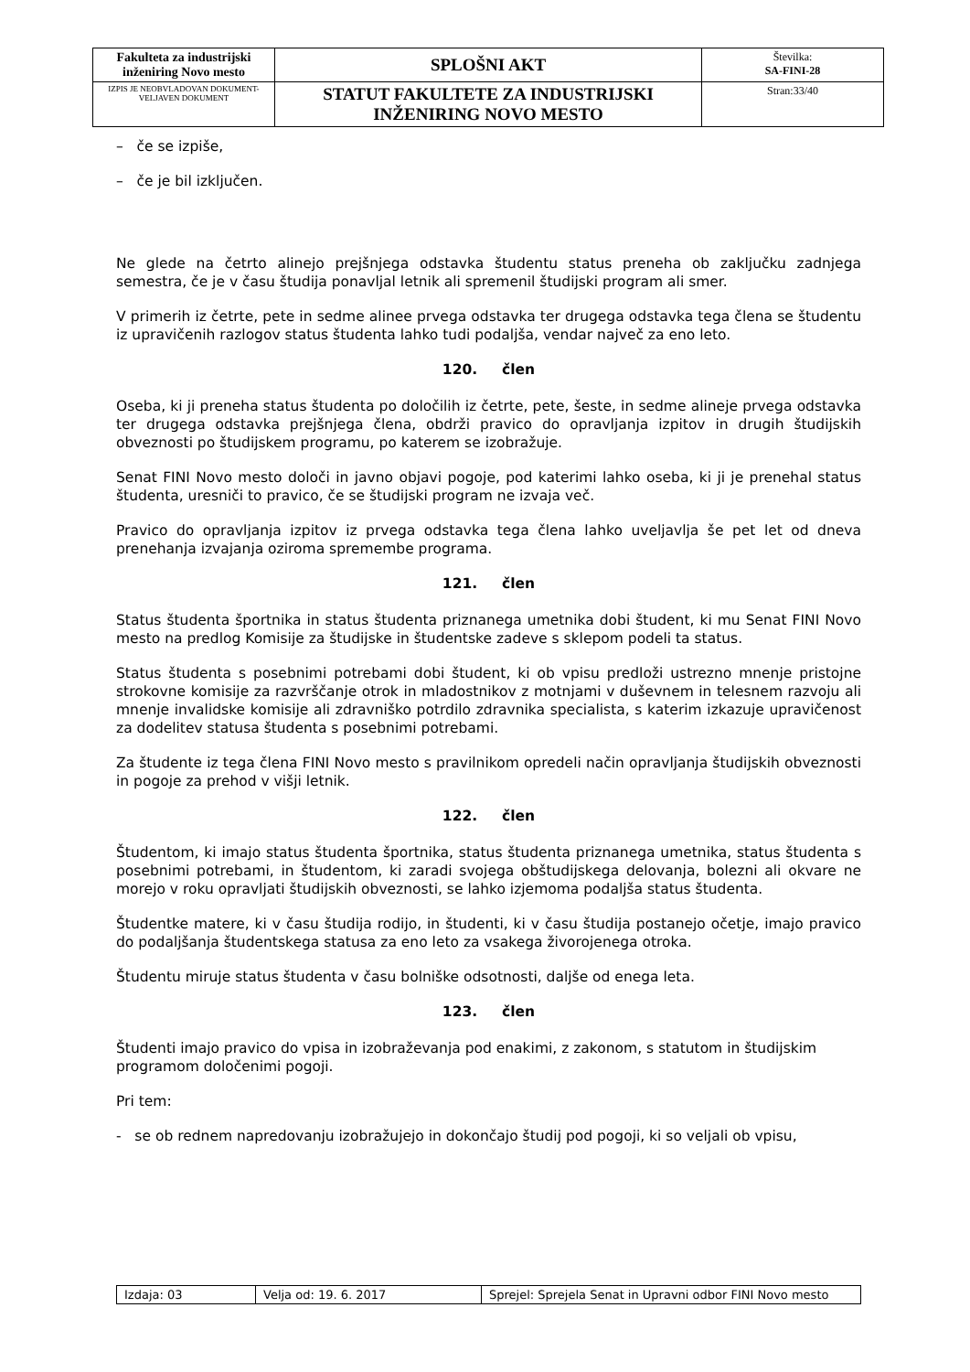| Fakulteta za industrijski inženiring Novo mesto | SPLOŠNI AKT | Številka: SA-FINI-28 |
| IZPIS JE NEOBVLADOVAN DOKUMENT-VELJAVEN DOKUMENT | STATUT FAKULTETE ZA INDUSTRIJSKI INŽENIRING NOVO MESTO | Stran:33/40 |
– če se izpiše,
– če je bil izključen.
Ne glede na četrto alinejo prejšnjega odstavka študentu status preneha ob zaključku zadnjega semestra, če je v času študija ponavljal letnik ali spremenil študijski program ali smer.
V primerih iz četrte, pete in sedme alinee prvega odstavka ter drugega odstavka tega člena se študentu iz upravičenih razlogov status študenta lahko tudi podaljša, vendar največ za eno leto.
120. člen
Oseba, ki ji preneha status študenta po določilih iz četrte, pete, šeste, in sedme alineje prvega odstavka ter drugega odstavka prejšnjega člena, obdrži pravico do opravljanja izpitov in drugih študijskih obveznosti po študijskem programu, po katerem se izobražuje.
Senat FINI Novo mesto določi in javno objavi pogoje, pod katerimi lahko oseba, ki ji je prenehal status študenta, uresniči to pravico, če se študijski program ne izvaja več.
Pravico do opravljanja izpitov iz prvega odstavka tega člena lahko uveljavlja še pet let od dneva prenehanja izvajanja oziroma spremembe programa.
121. člen
Status študenta športnika in status študenta priznanega umetnika dobi študent, ki mu Senat FINI Novo mesto na predlog Komisije za študijske in študentske zadeve s sklepom podeli ta status.
Status študenta s posebnimi potrebami dobi študent, ki ob vpisu predloži ustrezno mnenje pristojne strokovne komisije za razvrščanje otrok in mladostnikov z motnjami v duševnem in telesnem razvoju ali mnenje invalidske komisije ali zdravniško potrdilo zdravnika specialista, s katerim izkazuje upravičenost za dodelitev statusa študenta s posebnimi potrebami.
Za študente iz tega člena FINI Novo mesto s pravilnikom opredeli način opravljanja študijskih obveznosti in pogoje za prehod v višji letnik.
122. člen
Študentom, ki imajo status študenta športnika, status študenta priznanega umetnika, status študenta s posebnimi potrebami, in študentom, ki zaradi svojega obštudijskega delovanja, bolezni ali okvare ne morejo v roku opravljati študijskih obveznosti, se lahko izjemoma podaljša status študenta.
Študentke matere, ki v času študija rodijo, in študenti, ki v času študija postanejo očetje, imajo pravico do podaljšanja študentskega statusa za eno leto za vsakega živorojenega otroka.
Študentu miruje status študenta v času bolniške odsotnosti, daljše od enega leta.
123. člen
Študenti imajo pravico do vpisa in izobraževanja pod enakimi, z zakonom, s statutom in študijskim programom določenimi pogoji.
Pri tem:
- se ob rednem napredovanju izobražujejo in dokončajo študij pod pogoji, ki so veljali ob vpisu,
| Izdaja: 03 | Velja od: 19. 6. 2017 | Sprejel: Sprejela Senat in Upravni odbor FINI Novo mesto |